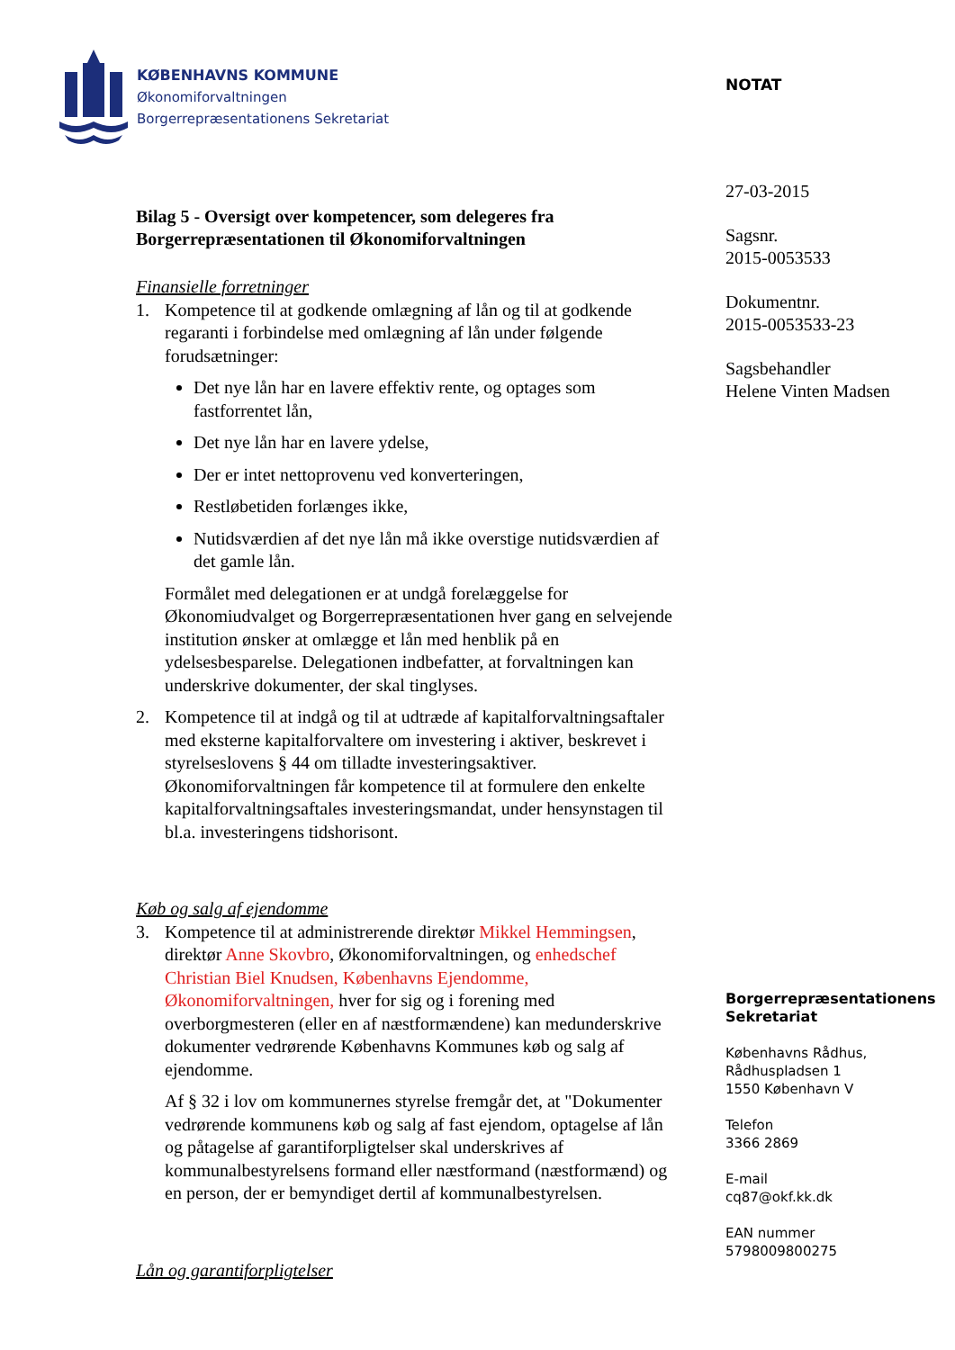KØBENHAVNS KOMMUNE
Økonomiforvaltningen
Borgerrepræsentationens Sekretariat
NOTAT
27-03-2015
Sagsnr.
2015-0053533
Dokumentnr.
2015-0053533-23
Sagsbehandler
Helene Vinten Madsen
Bilag 5 - Oversigt over kompetencer, som delegeres fra Borgerrepræsentationen til Økonomiforvaltningen
Finansielle forretninger
1. Kompetence til at godkende omlægning af lån og til at godkende regaranti i forbindelse med omlægning af lån under følgende forudsætninger:
Det nye lån har en lavere effektiv rente, og optages som fastforrentet lån,
Det nye lån har en lavere ydelse,
Der er intet nettoprovenu ved konverteringen,
Restløbetiden forlænges ikke,
Nutidsværdien af det nye lån må ikke overstige nutidsværdien af det gamle lån.
Formålet med delegationen er at undgå forelæggelse for Økonomiudvalget og Borgerrepræsentationen hver gang en selvejende institution ønsker at omlægge et lån med henblik på en ydelsesbesparelse. Delegationen indbefatter, at forvaltningen kan underskrive dokumenter, der skal tinglyses.
2. Kompetence til at indgå og til at udtræde af kapitalforvaltningsaftaler med eksterne kapitalforvaltere om investering i aktiver, beskrevet i styrelseslovens § 44 om tilladte investeringsaktiver. Økonomiforvaltningen får kompetence til at formulere den enkelte kapitalforvaltningsaftales investeringsmandat, under hensynstagen til bl.a. investeringens tidshorisont.
Køb og salg af ejendomme
3. Kompetence til at administrerende direktør Mikkel Hemmingsen, direktør Anne Skovbro, Økonomiforvaltningen, og enhedschef Christian Biel Knudsen, Københavns Ejendomme, Økonomiforvaltningen, hver for sig og i forening med overborgmesteren (eller en af næstformændene) kan medunderskrive dokumenter vedrørende Københavns Kommunes køb og salg af ejendomme.
Af § 32 i lov om kommunernes styrelse fremgår det, at "Dokumenter vedrørende kommunens køb og salg af fast ejendom, optagelse af lån og påtagelse af garantiforpligtelser skal underskrives af kommunalbestyrelsens formand eller næstformand (næstformænd) og en person, der er bemyndiget dertil af kommunalbestyrelsen.
Lån og garantiforpligtelser
Borgerrepræsentationens Sekretariat
Københavns Rådhus,
Rådhuspladsen 1
1550 København V
Telefon
3366 2869
E-mail
cq87@okf.kk.dk
EAN nummer
5798009800275